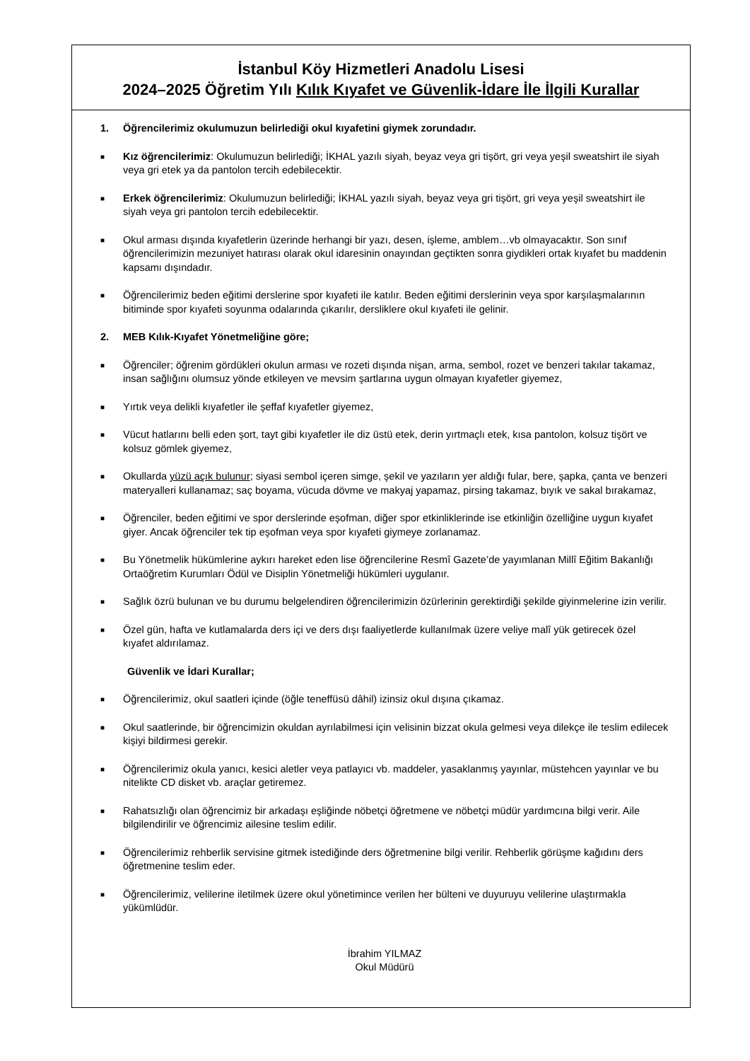İstanbul Köy Hizmetleri Anadolu Lisesi
2024–2025 Öğretim Yılı Kılık Kıyafet ve Güvenlik-İdare İle İlgili Kurallar
1. Öğrencilerimiz okulumuzun belirlediği okul kıyafetini giymek zorundadır.
■
Kız öğrencilerimiz: Okulumuzun belirlediği; İKHAL yazılı siyah, beyaz veya gri tişört, gri veya yeşil sweatshirt ile siyah veya gri etek ya da pantolon tercih edebilecektir.
■
Erkek öğrencilerimiz: Okulumuzun belirlediği; İKHAL yazılı siyah, beyaz veya gri tişört, gri veya yeşil sweatshirt ile siyah veya gri pantolon tercih edebilecektir.
■
Okul arması dışında kıyafetlerin üzerinde herhangi bir yazı, desen, işleme, amblem…vb olmayacaktır. Son sınıf öğrencilerimizin mezuniyet hatırası olarak okul idaresinin onayından geçtikten sonra giydikleri ortak kıyafet bu maddenin kapsamı dışındadır.
■
Öğrencilerimiz beden eğitimi derslerine spor kıyafeti ile katılır. Beden eğitimi derslerinin veya spor karşılaşmalarının bitiminde spor kıyafeti soyunma odalarında çıkarılır, dersliklere okul kıyafeti ile gelinir.
2. MEB Kılık-Kıyafet Yönetmeliğine göre;
■
Öğrenciler; öğrenim gördükleri okulun arması ve rozeti dışında nişan, arma, sembol, rozet ve benzeri takılar takamaz, insan sağlığını olumsuz yönde etkileyen ve mevsim şartlarına uygun olmayan kıyafetler giyemez,
■
Yırtık veya delikli kıyafetler ile şeffaf kıyafetler giyemez,
■
Vücut hatlarını belli eden şort, tayt gibi kıyafetler ile diz üstü etek, derin yırtmaçlı etek, kısa pantolon, kolsuz tişört ve kolsuz gömlek giyemez,
■
Okullarda yüzü açık bulunur; siyasi sembol içeren simge, şekil ve yazıların yer aldığı fular, bere, şapka, çanta ve benzeri materyalleri kullanamaz; saç boyama, vücuda dövme ve makyaj yapamaz, pirsing takamaz, bıyık ve sakal bırakamaz,
■
Öğrenciler, beden eğitimi ve spor derslerinde eşofman, diğer spor etkinliklerinde ise etkinliğin özelliğine uygun kıyafet giyer. Ancak öğrenciler tek tip eşofman veya spor kıyafeti giymeye zorlanamaz.
■
Bu Yönetmelik hükümlerine aykırı hareket eden lise öğrencilerine Resmî Gazete’de yayımlanan Millî Eğitim Bakanlığı Ortaöğretim Kurumları Ödül ve Disiplin Yönetmeliği hükümleri uygulanır.
■
Sağlık özrü bulunan ve bu durumu belgelendiren öğrencilerimizin özürlerinin gerektirdiği şekilde giyinmelerine izin verilir.
■
Özel gün, hafta ve kutlamalarda ders içi ve ders dışı faaliyetlerde kullanılmak üzere veliye malî yük getirecek özel kıyafet aldırılamaz.
Güvenlik ve İdari Kurallar;
■
Öğrencilerimiz, okul saatleri içinde (öğle teneffüsü dâhil) izinsiz okul dışına çıkamaz.
■
Okul saatlerinde, bir öğrencimizin okuldan ayrılabilmesi için velisinin bizzat okula gelmesi veya dilekçe ile teslim edilecek kişiyi bildirmesi gerekir.
■
Öğrencilerimiz okula yanıcı, kesici aletler veya patlayıcı vb. maddeler, yasaklanmış yayınlar, müstehcen yayınlar ve bu nitelikte CD disket vb. araçlar getiremez.
■
Rahatsızlığı olan öğrencimiz bir arkadaşı eşliğinde nöbetçi öğretmene ve nöbetçi müdür yardımcına bilgi verir. Aile bilgilendirilir ve öğrencimiz ailesine teslim edilir.
■
Öğrencilerimiz rehberlik servisine gitmek istediğinde ders öğretmenine bilgi verilir. Rehberlik görüşme kağıdını ders öğretmenine teslim eder.
■
Öğrencilerimiz, velilerine iletilmek üzere okul yönetimince verilen her bülteni ve duyuruyu velilerine ulaştırmakla yükümlüdür.
İbrahim YILMAZ
Okul Müdürü